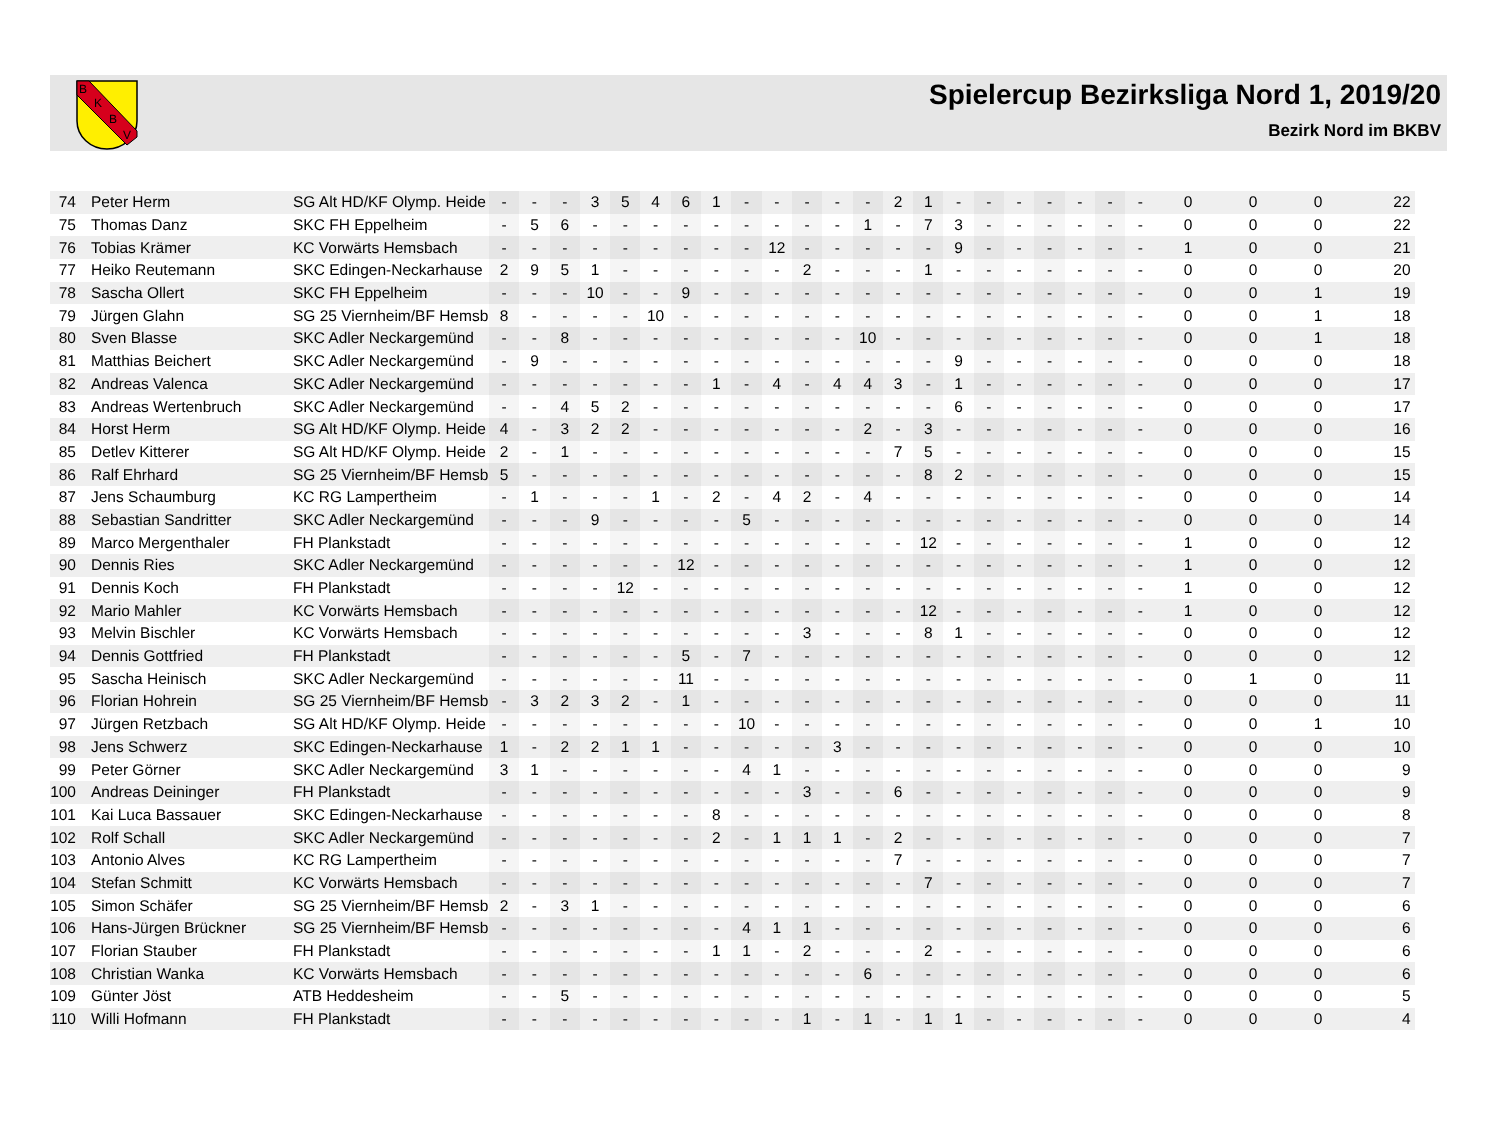B
K
B
V
Spielercup Bezirksliga Nord 1, 2019/20
Bezirk Nord im BKBV
| 74 | Peter Herm | SG Alt HD/KF Olymp. Heide | - | - | - | 3 | 5 | 4 | 6 | 1 | - | - | - | - | - | 2 | 1 | - | - | - | - | - | - | - | 0 | 0 | 0 | 22 |
| 75 | Thomas Danz | SKC FH Eppelheim | - | 5 | 6 | - | - | - | - | - | - | - | - | - | 1 | - | 7 | 3 | - | - | - | - | - | - | 0 | 0 | 0 | 22 |
| 76 | Tobias Krämer | KC Vorwärts Hemsbach | - | - | - | - | - | - | - | - | - | 12 | - | - | - | - | - | 9 | - | - | - | - | - | - | 1 | 0 | 0 | 21 |
| 77 | Heiko Reutemann | SKC Edingen-Neckarhause | 2 | 9 | 5 | 1 | - | - | - | - | - | - | 2 | - | - | - | 1 | - | - | - | - | - | - | - | 0 | 0 | 0 | 20 |
| 78 | Sascha Ollert | SKC FH Eppelheim | - | - | - | 10 | - | - | 9 | - | - | - | - | - | - | - | - | - | - | - | - | - | - | - | 0 | 0 | 1 | 19 |
| 79 | Jürgen Glahn | SG 25 Viernheim/BF Hemsb | 8 | - | - | - | - | 10 | - | - | - | - | - | - | - | - | - | - | - | - | - | - | - | - | 0 | 0 | 1 | 18 |
| 80 | Sven Blasse | SKC Adler Neckargemünd | - | - | 8 | - | - | - | - | - | - | - | - | - | 10 | - | - | - | - | - | - | - | - | - | 0 | 0 | 1 | 18 |
| 81 | Matthias Beichert | SKC Adler Neckargemünd | - | 9 | - | - | - | - | - | - | - | - | - | - | - | - | - | 9 | - | - | - | - | - | - | 0 | 0 | 0 | 18 |
| 82 | Andreas Valenca | SKC Adler Neckargemünd | - | - | - | - | - | - | - | 1 | - | 4 | - | 4 | 4 | 3 | - | 1 | - | - | - | - | - | - | 0 | 0 | 0 | 17 |
| 83 | Andreas Wertenbruch | SKC Adler Neckargemünd | - | - | 4 | 5 | 2 | - | - | - | - | - | - | - | - | - | - | 6 | - | - | - | - | - | - | 0 | 0 | 0 | 17 |
| 84 | Horst Herm | SG Alt HD/KF Olymp. Heide | 4 | - | 3 | 2 | 2 | - | - | - | - | - | - | - | 2 | - | 3 | - | - | - | - | - | - | - | 0 | 0 | 0 | 16 |
| 85 | Detlev Kitterer | SG Alt HD/KF Olymp. Heide | 2 | - | 1 | - | - | - | - | - | - | - | - | - | - | 7 | 5 | - | - | - | - | - | - | - | 0 | 0 | 0 | 15 |
| 86 | Ralf Ehrhard | SG 25 Viernheim/BF Hemsb | 5 | - | - | - | - | - | - | - | - | - | - | - | - | - | 8 | 2 | - | - | - | - | - | - | 0 | 0 | 0 | 15 |
| 87 | Jens Schaumburg | KC RG Lampertheim | - | 1 | - | - | - | 1 | - | 2 | - | 4 | 2 | - | 4 | - | - | - | - | - | - | - | - | - | 0 | 0 | 0 | 14 |
| 88 | Sebastian Sandritter | SKC Adler Neckargemünd | - | - | - | 9 | - | - | - | - | 5 | - | - | - | - | - | - | - | - | - | - | - | - | - | 0 | 0 | 0 | 14 |
| 89 | Marco Mergenthaler | FH Plankstadt | - | - | - | - | - | - | - | - | - | - | - | - | - | - | 12 | - | - | - | - | - | - | - | 1 | 0 | 0 | 12 |
| 90 | Dennis Ries | SKC Adler Neckargemünd | - | - | - | - | - | - | 12 | - | - | - | - | - | - | - | - | - | - | - | - | - | - | - | 1 | 0 | 0 | 12 |
| 91 | Dennis Koch | FH Plankstadt | - | - | - | - | 12 | - | - | - | - | - | - | - | - | - | - | - | - | - | - | - | - | - | 1 | 0 | 0 | 12 |
| 92 | Mario Mahler | KC Vorwärts Hemsbach | - | - | - | - | - | - | - | - | - | - | - | - | - | - | 12 | - | - | - | - | - | - | - | 1 | 0 | 0 | 12 |
| 93 | Melvin Bischler | KC Vorwärts Hemsbach | - | - | - | - | - | - | - | - | - | - | 3 | - | - | - | 8 | 1 | - | - | - | - | - | - | 0 | 0 | 0 | 12 |
| 94 | Dennis Gottfried | FH Plankstadt | - | - | - | - | - | - | 5 | - | 7 | - | - | - | - | - | - | - | - | - | - | - | - | - | 0 | 0 | 0 | 12 |
| 95 | Sascha Heinisch | SKC Adler Neckargemünd | - | - | - | - | - | - | 11 | - | - | - | - | - | - | - | - | - | - | - | - | - | - | - | 0 | 1 | 0 | 11 |
| 96 | Florian Hohrein | SG 25 Viernheim/BF Hemsb | - | 3 | 2 | 3 | 2 | - | 1 | - | - | - | - | - | - | - | - | - | - | - | - | - | - | - | 0 | 0 | 0 | 11 |
| 97 | Jürgen Retzbach | SG Alt HD/KF Olymp. Heide | - | - | - | - | - | - | - | - | 10 | - | - | - | - | - | - | - | - | - | - | - | - | - | 0 | 0 | 1 | 10 |
| 98 | Jens Schwerz | SKC Edingen-Neckarhause | 1 | - | 2 | 2 | 1 | 1 | - | - | - | - | - | 3 | - | - | - | - | - | - | - | - | - | - | 0 | 0 | 0 | 10 |
| 99 | Peter Görner | SKC Adler Neckargemünd | 3 | 1 | - | - | - | - | - | - | 4 | 1 | - | - | - | - | - | - | - | - | - | - | - | - | 0 | 0 | 0 | 9 |
| 100 | Andreas Deininger | FH Plankstadt | - | - | - | - | - | - | - | - | - | - | 3 | - | - | 6 | - | - | - | - | - | - | - | - | 0 | 0 | 0 | 9 |
| 101 | Kai Luca Bassauer | SKC Edingen-Neckarhause | - | - | - | - | - | - | - | 8 | - | - | - | - | - | - | - | - | - | - | - | - | - | - | 0 | 0 | 0 | 8 |
| 102 | Rolf Schall | SKC Adler Neckargemünd | - | - | - | - | - | - | - | 2 | - | 1 | 1 | 1 | - | 2 | - | - | - | - | - | - | - | - | 0 | 0 | 0 | 7 |
| 103 | Antonio Alves | KC RG Lampertheim | - | - | - | - | - | - | - | - | - | - | - | - | - | 7 | - | - | - | - | - | - | - | - | 0 | 0 | 0 | 7 |
| 104 | Stefan Schmitt | KC Vorwärts Hemsbach | - | - | - | - | - | - | - | - | - | - | - | - | - | - | 7 | - | - | - | - | - | - | - | 0 | 0 | 0 | 7 |
| 105 | Simon Schäfer | SG 25 Viernheim/BF Hemsb | 2 | - | 3 | 1 | - | - | - | - | - | - | - | - | - | - | - | - | - | - | - | - | - | - | 0 | 0 | 0 | 6 |
| 106 | Hans-Jürgen Brückner | SG 25 Viernheim/BF Hemsb | - | - | - | - | - | - | - | - | 4 | 1 | 1 | - | - | - | - | - | - | - | - | - | - | - | 0 | 0 | 0 | 6 |
| 107 | Florian Stauber | FH Plankstadt | - | - | - | - | - | - | - | 1 | 1 | - | 2 | - | - | - | 2 | - | - | - | - | - | - | - | 0 | 0 | 0 | 6 |
| 108 | Christian Wanka | KC Vorwärts Hemsbach | - | - | - | - | - | - | - | - | - | - | - | - | 6 | - | - | - | - | - | - | - | - | - | 0 | 0 | 0 | 6 |
| 109 | Günter Jöst | ATB Heddesheim | - | - | 5 | - | - | - | - | - | - | - | - | - | - | - | - | - | - | - | - | - | - | - | 0 | 0 | 0 | 5 |
| 110 | Willi Hofmann | FH Plankstadt | - | - | - | - | - | - | - | - | - | - | 1 | - | 1 | - | 1 | 1 | - | - | - | - | - | - | 0 | 0 | 0 | 4 |